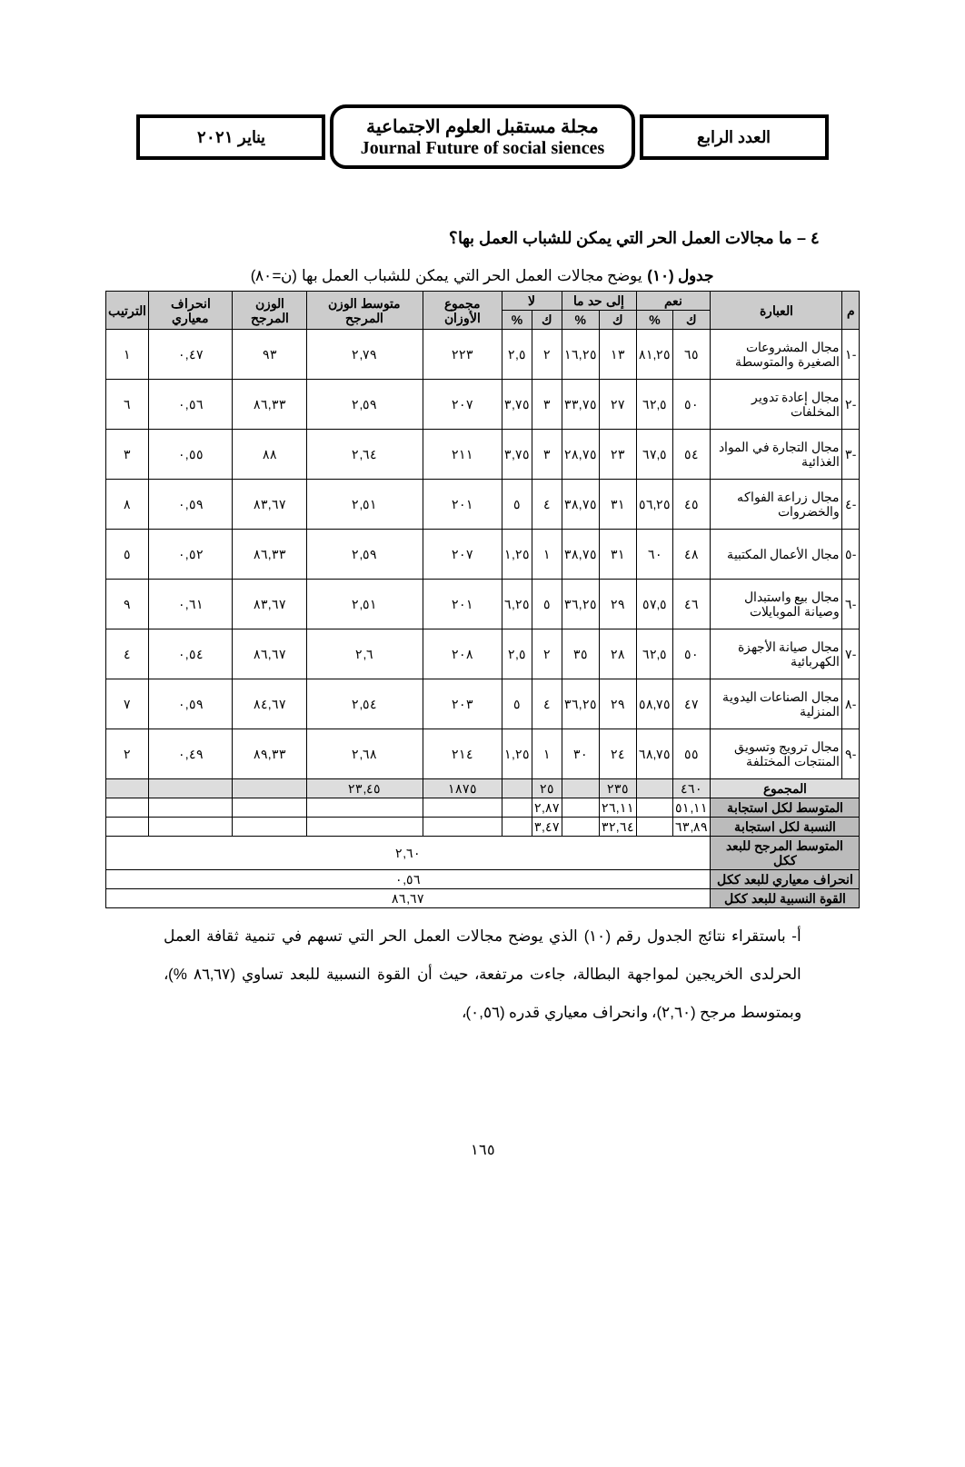العدد الرابع
مجلة مستقبل العلوم الاجتماعية
Journal Future of social siences
يناير ٢٠٢١
٤ – ما مجالات العمل الحر التي يمكن للشباب العمل بها؟
جدول (١٠) يوضح مجالات العمل الحر التي يمكن للشباب العمل بها (ن=٨٠)
| م | العبارة | نعم | | إلى حد ما | | لا | | مجموع الأوزان | متوسط الوزن المرجح | الوزن المرجح | انحراف معياري | الترتيب |
| --- | --- | --- | --- | --- | --- | --- | --- | --- | --- | --- | --- | --- |
| | | ك | % | ك | % | ك | % | | | | | |
| -١ | مجال المشروعات الصغيرة والمتوسطة | ٦٥ | ٨١,٢٥ | ١٣ | ١٦,٢٥ | ٢ | ٢,٥ | ٢٢٣ | ٢,٧٩ | ٩٣ | ٠,٤٧ | ١ |
| -٢ | مجال إعادة تدوير المخلفات | ٥٠ | ٦٢,٥ | ٢٧ | ٣٣,٧٥ | ٣ | ٣,٧٥ | ٢٠٧ | ٢,٥٩ | ٨٦,٣٣ | ٠,٥٦ | ٦ |
| -٣ | مجال التجارة في المواد الغذائية | ٥٤ | ٦٧,٥ | ٢٣ | ٢٨,٧٥ | ٣ | ٣,٧٥ | ٢١١ | ٢,٦٤ | ٨٨ | ٠,٥٥ | ٣ |
| -٤ | مجال زراعة الفواكه والخضروات | ٤٥ | ٥٦,٢٥ | ٣١ | ٣٨,٧٥ | ٤ | ٥ | ٢٠١ | ٢,٥١ | ٨٣,٦٧ | ٠,٥٩ | ٨ |
| -٥ | مجال الأعمال المكتبية | ٤٨ | ٦٠ | ٣١ | ٣٨,٧٥ | ١ | ١,٢٥ | ٢٠٧ | ٢,٥٩ | ٨٦,٣٣ | ٠,٥٢ | ٥ |
| -٦ | مجال بيع واستبدال وصيانة الموبايلات | ٤٦ | ٥٧,٥ | ٢٩ | ٣٦,٢٥ | ٥ | ٦,٢٥ | ٢٠١ | ٢,٥١ | ٨٣,٦٧ | ٠,٦١ | ٩ |
| -٧ | مجال صيانة الأجهزة الكهربائية | ٥٠ | ٦٢,٥ | ٢٨ | ٣٥ | ٢ | ٢,٥ | ٢٠٨ | ٢,٦ | ٨٦,٦٧ | ٠,٥٤ | ٤ |
| -٨ | مجال الصناعات اليدوية المنزلية | ٤٧ | ٥٨,٧٥ | ٢٩ | ٣٦,٢٥ | ٤ | ٥ | ٢٠٣ | ٢,٥٤ | ٨٤,٦٧ | ٠,٥٩ | ٧ |
| -٩ | مجال ترويج وتسويق المنتجات المختلفة | ٥٥ | ٦٨,٧٥ | ٢٤ | ٣٠ | ١ | ١,٢٥ | ٢١٤ | ٢,٦٨ | ٨٩,٣٣ | ٠,٤٩ | ٢ |
| المجموع | | ٤٦٠ | | ٢٣٥ | | ٢٥ | | ١٨٧٥ | ٢٣,٤٥ | | | |
| المتوسط لكل استجابة | | ٥١,١١ | | ٢٦,١١ | | ٢,٨٧ | | | | | | |
| النسبة لكل استجابة | | ٦٣,٨٩ | | ٣٢,٦٤ | | ٣,٤٧ | | | | | | |
| المتوسط المرجح للبعد ككل | | ٢,٦٠ | | | | | | | | | | |
| انحراف معياري للبعد ككل | | ٠,٥٦ | | | | | | | | | | |
| القوة النسبية للبعد ككل | | ٨٦,٦٧ | | | | | | | | | | |
أ- باستقراء نتائج الجدول رقم (١٠) الذي يوضح مجالات العمل الحر التي تسهم في تنمية ثقافة العمل الحرلدى الخريجين لمواجهة البطالة، جاءت مرتفعة، حيث أن القوة النسبية للبعد تساوي (٨٦,٦٧ %)، وبمتوسط مرجح (٢,٦٠)، وانحراف معياري قدره (٠,٥٦)،
١٦٥